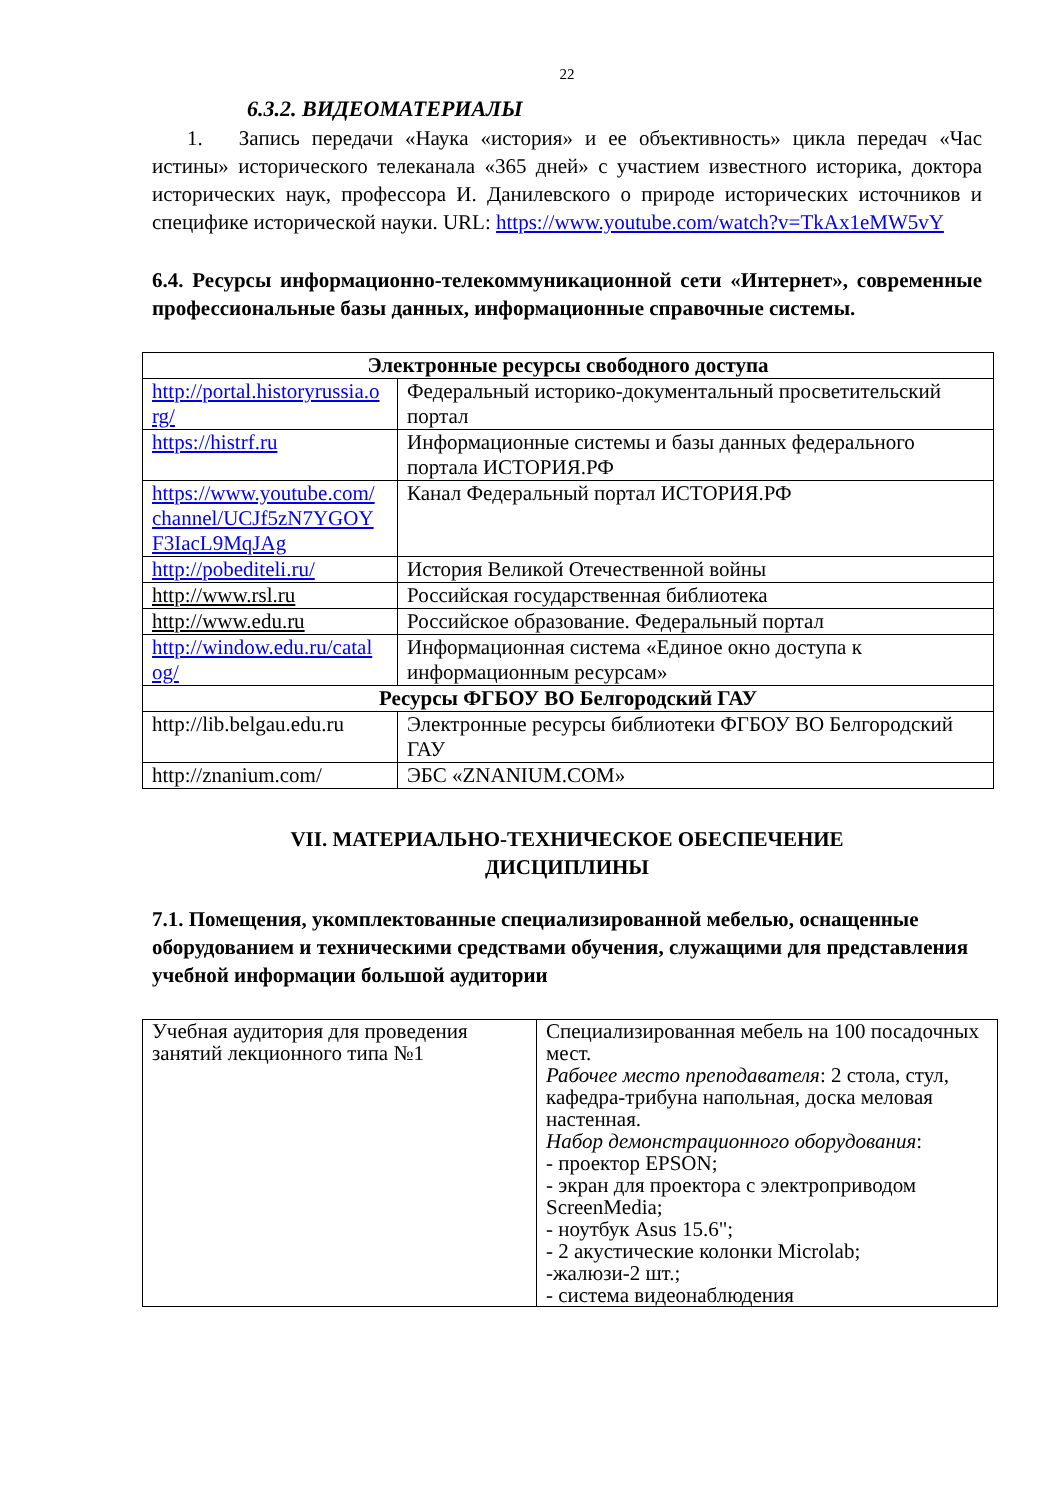22
6.3.2. ВИДЕОМАТЕРИАЛЫ
1. Запись передачи «Наука «история» и ее объективность» цикла передач «Час истины» исторического телеканала «365 дней» с участием известного историка, доктора исторических наук, профессора И. Данилевского о природе исторических источников и специфике исторической науки. URL: https://www.youtube.com/watch?v=TkAx1eMW5vY
6.4. Ресурсы информационно-телекоммуникационной сети «Интернет», современные профессиональные базы данных, информационные справочные системы.
| Электронные ресурсы свободного доступа | |
| --- | --- |
| http://portal.historyrussia.o rg/ | Федеральный историко-документальный просветительский портал |
| https://histrf.ru | Информационные системы и базы данных федерального портала ИСТОРИЯ.РФ |
| https://www.youtube.com/ channel/UCJf5zN7YGOY F3IacL9MqJAg | Канал Федеральный портал ИСТОРИЯ.РФ |
| http://pobediteli.ru/ | История Великой Отечественной войны |
| http://www.rsl.ru | Российская государственная библиотека |
| http://www.edu.ru | Российское образование. Федеральный портал |
| http://window.edu.ru/catal og/ | Информационная система «Единое окно доступа к информационным ресурсам» |
| Ресурсы ФГБОУ ВО Белгородский ГАУ | |
| http://lib.belgau.edu.ru | Электронные ресурсы библиотеки ФГБОУ ВО Белгородский ГАУ |
| http://znanium.com/ | ЭБС «ZNANIUM.COM» |
VII. МАТЕРИАЛЬНО-ТЕХНИЧЕСКОЕ ОБЕСПЕЧЕНИЕ
ДИСЦИПЛИНЫ
7.1. Помещения, укомплектованные специализированной мебелью, оснащенные оборудованием и техническими средствами обучения, служащими для представления учебной информации большой аудитории
| Учебная аудитория для проведения занятий лекционного типа №1 | Специализированная мебель на 100 посадочных мест. Рабочее место преподавателя : 2 стола, стул, кафедра-трибуна напольная, доска меловая настенная. Набор демонстрационного оборудования : - проектор EPSON; - экран для проектора с электроприводом ScreenMedia; - ноутбук Asus 15.6"; - 2 акустические колонки Microlab; -жалюзи-2 шт.; - система видеонаблюдения |